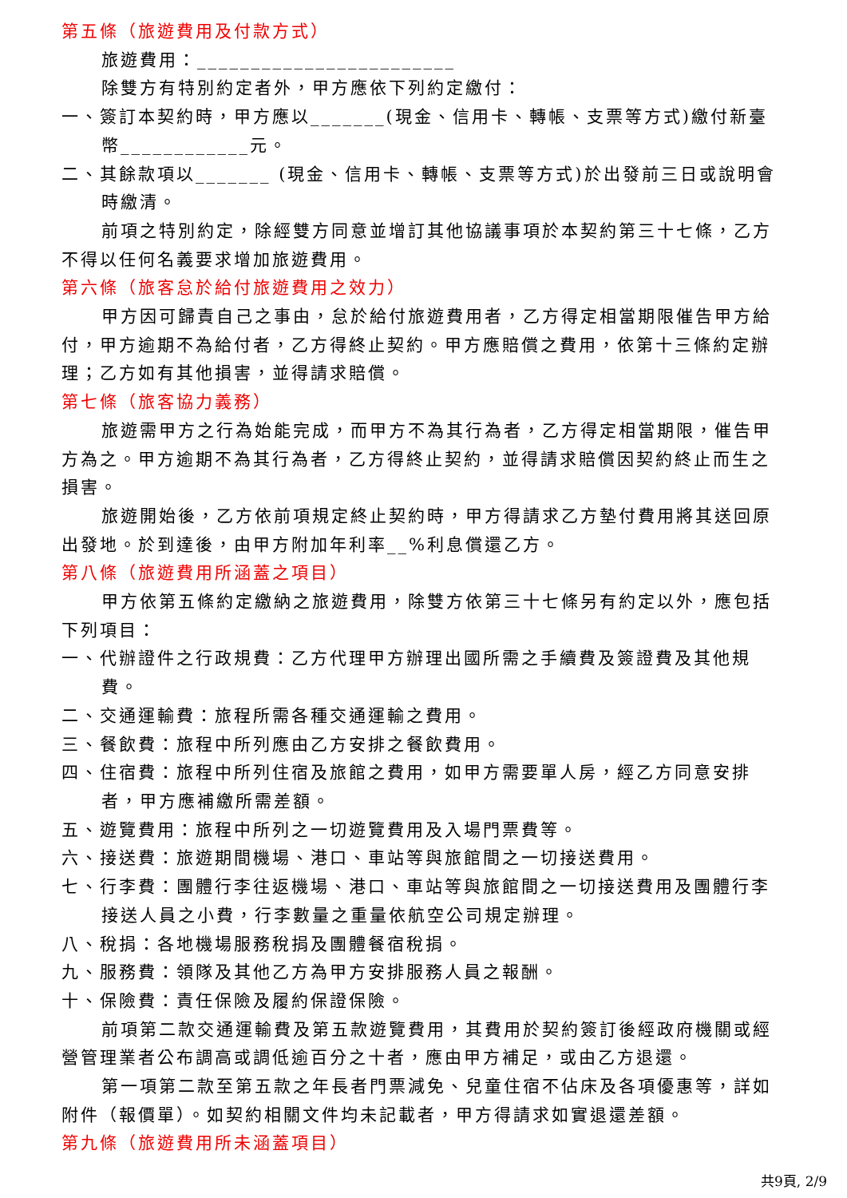第五條（旅遊費用及付款方式）
旅遊費用：________________________
除雙方有特別約定者外，甲方應依下列約定繳付：
一、簽訂本契約時，甲方應以_______(現金、信用卡、轉帳、支票等方式)繳付新臺幣____________元。
二、其餘款項以_______ (現金、信用卡、轉帳、支票等方式)於出發前三日或說明會時繳清。
前項之特別約定，除經雙方同意並增訂其他協議事項於本契約第三十七條，乙方不得以任何名義要求增加旅遊費用。
第六條（旅客怠於給付旅遊費用之效力）
甲方因可歸責自己之事由，怠於給付旅遊費用者，乙方得定相當期限催告甲方給付，甲方逾期不為給付者，乙方得終止契約。甲方應賠償之費用，依第十三條約定辦理；乙方如有其他損害，並得請求賠償。
第七條（旅客協力義務）
旅遊需甲方之行為始能完成，而甲方不為其行為者，乙方得定相當期限，催告甲方為之。甲方逾期不為其行為者，乙方得終止契約，並得請求賠償因契約終止而生之損害。
旅遊開始後，乙方依前項規定終止契約時，甲方得請求乙方墊付費用將其送回原出發地。於到達後，由甲方附加年利率__%利息償還乙方。
第八條（旅遊費用所涵蓋之項目）
甲方依第五條約定繳納之旅遊費用，除雙方依第三十七條另有約定以外，應包括下列項目：
一、代辦證件之行政規費：乙方代理甲方辦理出國所需之手續費及簽證費及其他規費。
二、交通運輸費：旅程所需各種交通運輸之費用。
三、餐飲費：旅程中所列應由乙方安排之餐飲費用。
四、住宿費：旅程中所列住宿及旅館之費用，如甲方需要單人房，經乙方同意安排者，甲方應補繳所需差額。
五、遊覽費用：旅程中所列之一切遊覽費用及入場門票費等。
六、接送費：旅遊期間機場、港口、車站等與旅館間之一切接送費用。
七、行李費：團體行李往返機場、港口、車站等與旅館間之一切接送費用及團體行李接送人員之小費，行李數量之重量依航空公司規定辦理。
八、稅捐：各地機場服務稅捐及團體餐宿稅捐。
九、服務費：領隊及其他乙方為甲方安排服務人員之報酬。
十、保險費：責任保險及履約保證保險。
前項第二款交通運輸費及第五款遊覽費用，其費用於契約簽訂後經政府機關或經營管理業者公布調高或調低逾百分之十者，應由甲方補足，或由乙方退還。
第一項第二款至第五款之年長者門票減免、兒童住宿不佔床及各項優惠等，詳如附件（報價單）。如契約相關文件均未記載者，甲方得請求如實退還差額。
第九條（旅遊費用所未涵蓋項目）
共9頁, 2/9